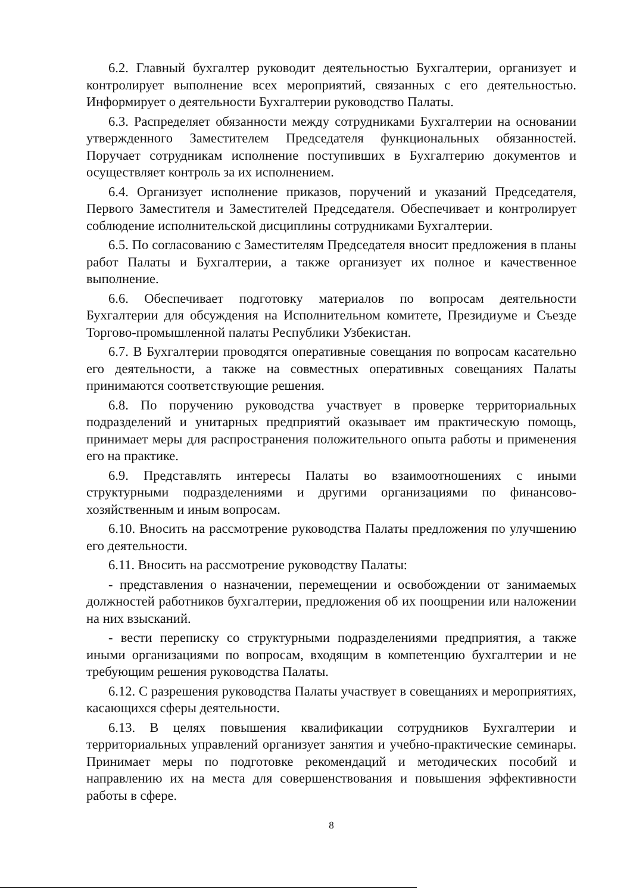6.2. Главный бухгалтер руководит деятельностью Бухгалтерии, организует и контролирует выполнение всех мероприятий, связанных с его деятельностью. Информирует о деятельности Бухгалтерии руководство Палаты.
6.3. Распределяет обязанности между сотрудниками Бухгалтерии на основании утвержденного Заместителем Председателя функциональных обязанностей. Поручает сотрудникам исполнение поступивших в Бухгалтерию документов и осуществляет контроль за их исполнением.
6.4. Организует исполнение приказов, поручений и указаний Председателя, Первого Заместителя и Заместителей Председателя. Обеспечивает и контролирует соблюдение исполнительской дисциплины сотрудниками Бухгалтерии.
6.5. По согласованию с Заместителям Председателя вносит предложения в планы работ Палаты и Бухгалтерии, а также организует их полное и качественное выполнение.
6.6. Обеспечивает подготовку материалов по вопросам деятельности Бухгалтерии для обсуждения на Исполнительном комитете, Президиуме и Съезде Торгово-промышленной палаты Республики Узбекистан.
6.7. В Бухгалтерии проводятся оперативные совещания по вопросам касательно его деятельности, а также на совместных оперативных совещаниях Палаты принимаются соответствующие решения.
6.8. По поручению руководства участвует в проверке территориальных подразделений и унитарных предприятий оказывает им практическую помощь, принимает меры для распространения положительного опыта работы и применения его на практике.
6.9. Представлять интересы Палаты во взаимоотношениях с иными структурными подразделениями и другими организациями по финансово-хозяйственным и иным вопросам.
6.10. Вносить на рассмотрение руководства Палаты предложения по улучшению его деятельности.
6.11. Вносить на рассмотрение руководству Палаты:
- представления о назначении, перемещении и освобождении от занимаемых должностей работников бухгалтерии, предложения об их поощрении или наложении на них взысканий.
- вести переписку со структурными подразделениями предприятия, а также иными организациями по вопросам, входящим в компетенцию бухгалтерии и не требующим решения руководства Палаты.
6.12. С разрешения руководства Палаты участвует в совещаниях и мероприятиях, касающихся сферы деятельности.
6.13. В целях повышения квалификации сотрудников Бухгалтерии и территориальных управлений организует занятия и учебно-практические семинары. Принимает меры по подготовке рекомендаций и методических пособий и направлению их на места для совершенствования и повышения эффективности работы в сфере.
8